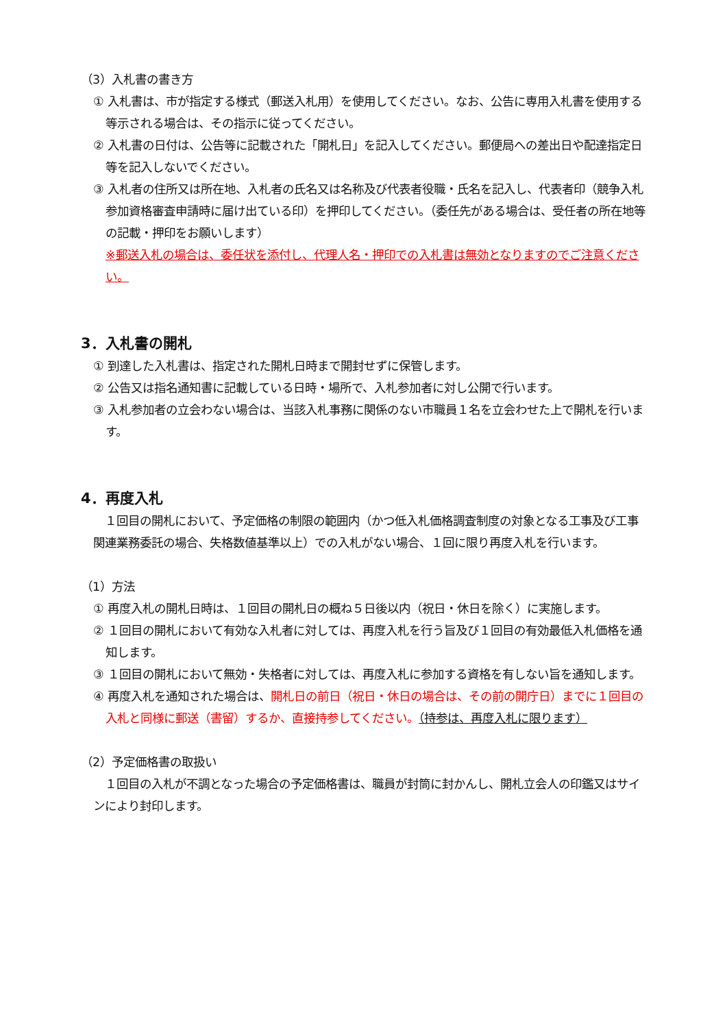（3）入札書の書き方
① 入札書は、市が指定する様式（郵送入札用）を使用してください。なお、公告に専用入札書を使用する等示される場合は、その指示に従ってください。
② 入札書の日付は、公告等に記載された「開札日」を記入してください。郵便局への差出日や配達指定日等を記入しないでください。
③ 入札者の住所又は所在地、入札者の氏名又は名称及び代表者役職・氏名を記入し、代表者印（競争入札参加資格審査申請時に届け出ている印）を押印してください。（委任先がある場合は、受任者の所在地等の記載・押印をお願いします）
※郵送入札の場合は、委任状を添付し、代理人名・押印での入札書は無効となりますのでご注意ください。
3．入札書の開札
① 到達した入札書は、指定された開札日時まで開封せずに保管します。
② 公告又は指名通知書に記載している日時・場所で、入札参加者に対し公開で行います。
③ 入札参加者の立会わない場合は、当該入札事務に関係のない市職員１名を立会わせた上で開札を行います。
4．再度入札
１回目の開札において、予定価格の制限の範囲内（かつ低入札価格調査制度の対象となる工事及び工事関連業務委託の場合、失格数値基準以上）での入札がない場合、１回に限り再度入札を行います。
（1）方法
① 再度入札の開札日時は、１回目の開札日の概ね５日後以内（祝日・休日を除く）に実施します。
② １回目の開札において有効な入札者に対しては、再度入札を行う旨及び１回目の有効最低入札価格を通知します。
③ １回目の開札において無効・失格者に対しては、再度入札に参加する資格を有しない旨を通知します。
④ 再度入札を通知された場合は、開札日の前日（祝日・休日の場合は、その前の開庁日）までに１回目の入札と同様に郵送（書留）するか、直接持参してください。（持参は、再度入札に限ります）
（2）予定価格書の取扱い
１回目の入札が不調となった場合の予定価格書は、職員が封筒に封かんし、開札立会人の印鑑又はサインにより封印します。